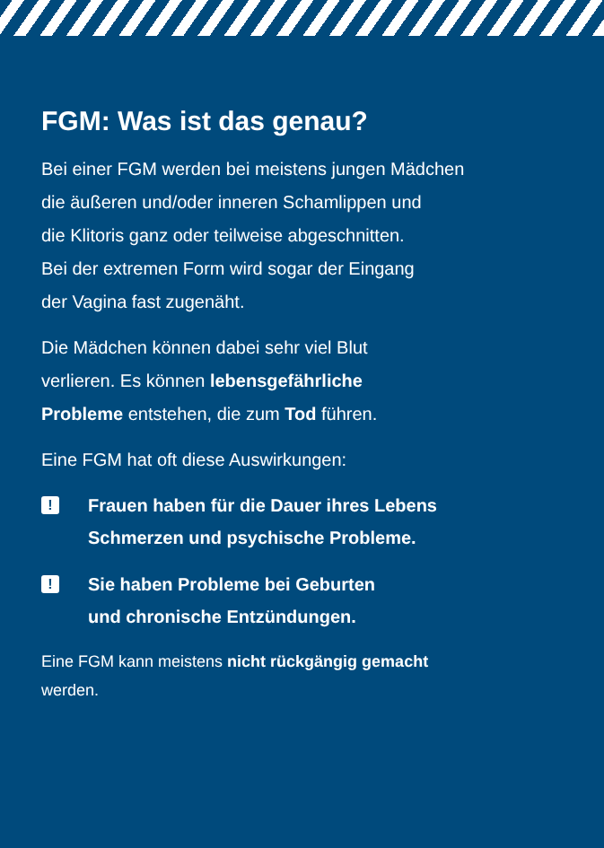FGM: Was ist das genau?
Bei einer FGM werden bei meistens jungen Mädchen
die äußeren und/oder inneren Schamlippen und
die Klitoris ganz oder teilweise abgeschnitten.
Bei der extremen Form wird sogar der Eingang
der Vagina fast zugenäht.
Die Mädchen können dabei sehr viel Blut
verlieren. Es können lebensgefährliche
Probleme entstehen, die zum Tod führen.
Eine FGM hat oft diese Auswirkungen:
! Frauen haben für die Dauer ihres Lebens
Schmerzen und psychische Probleme.
! Sie haben Probleme bei Geburten
und chronische Entzündungen.
Eine FGM kann meistens nicht rückgängig gemacht
werden.